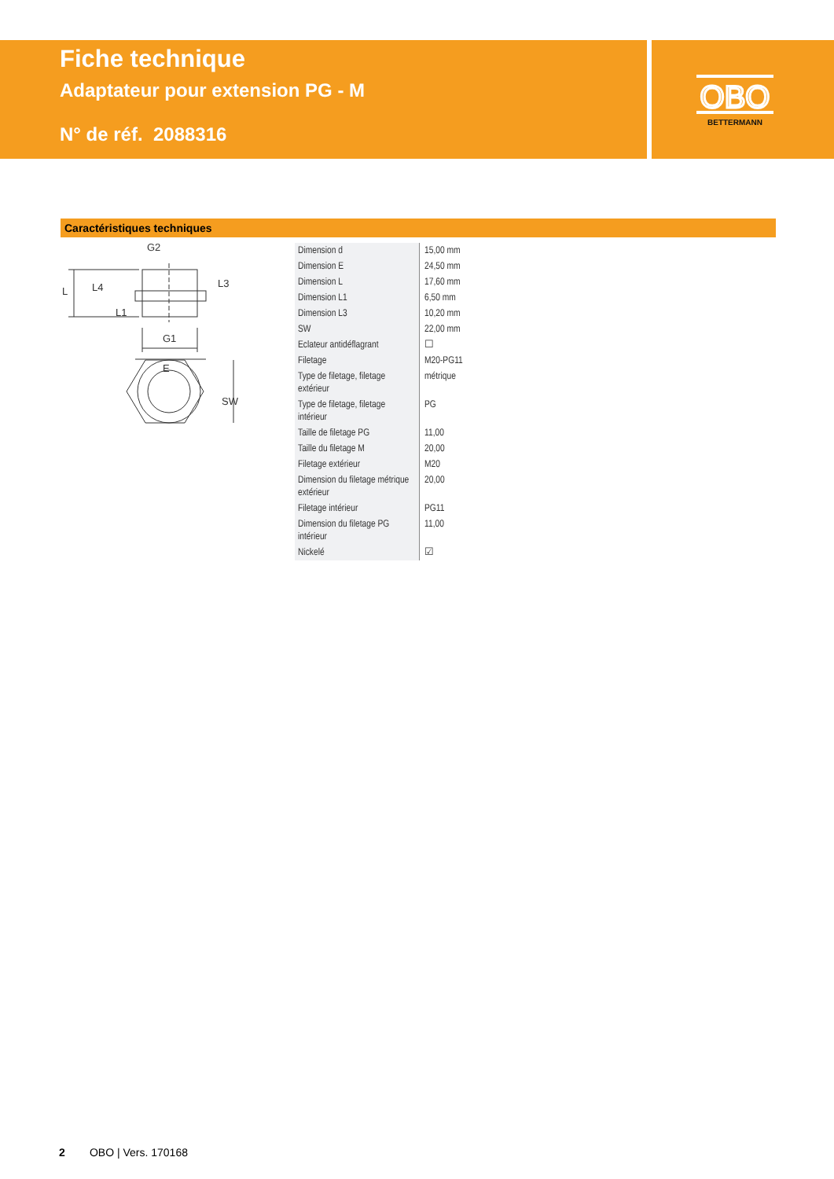Fiche technique
Adaptateur pour extension PG - M
N° de réf. 2088316
OBO
BETTERMANN
Caractéristiques techniques
G2
G1
E
L
L4
L1
L3
SW
| Dimension d | 15,00 mm |
| Dimension E | 24,50 mm |
| Dimension L | 17,60 mm |
| Dimension L1 | 6,50 mm |
| Dimension L3 | 10,20 mm |
| SW | 22,00 mm |
| Eclateur antidéflagrant | ☐ |
| Filetage | M20-PG11 |
| Type de filetage, filetage extérieur | métrique |
| Type de filetage, filetage intérieur | PG |
| Taille de filetage PG | 11,00 |
| Taille du filetage M | 20,00 |
| Filetage extérieur | M20 |
| Dimension du filetage métrique extérieur | 20,00 |
| Filetage intérieur | PG11 |
| Dimension du filetage PG intérieur | 11,00 |
| Nickelé | ☑ |
2 OBO | Vers. 170168